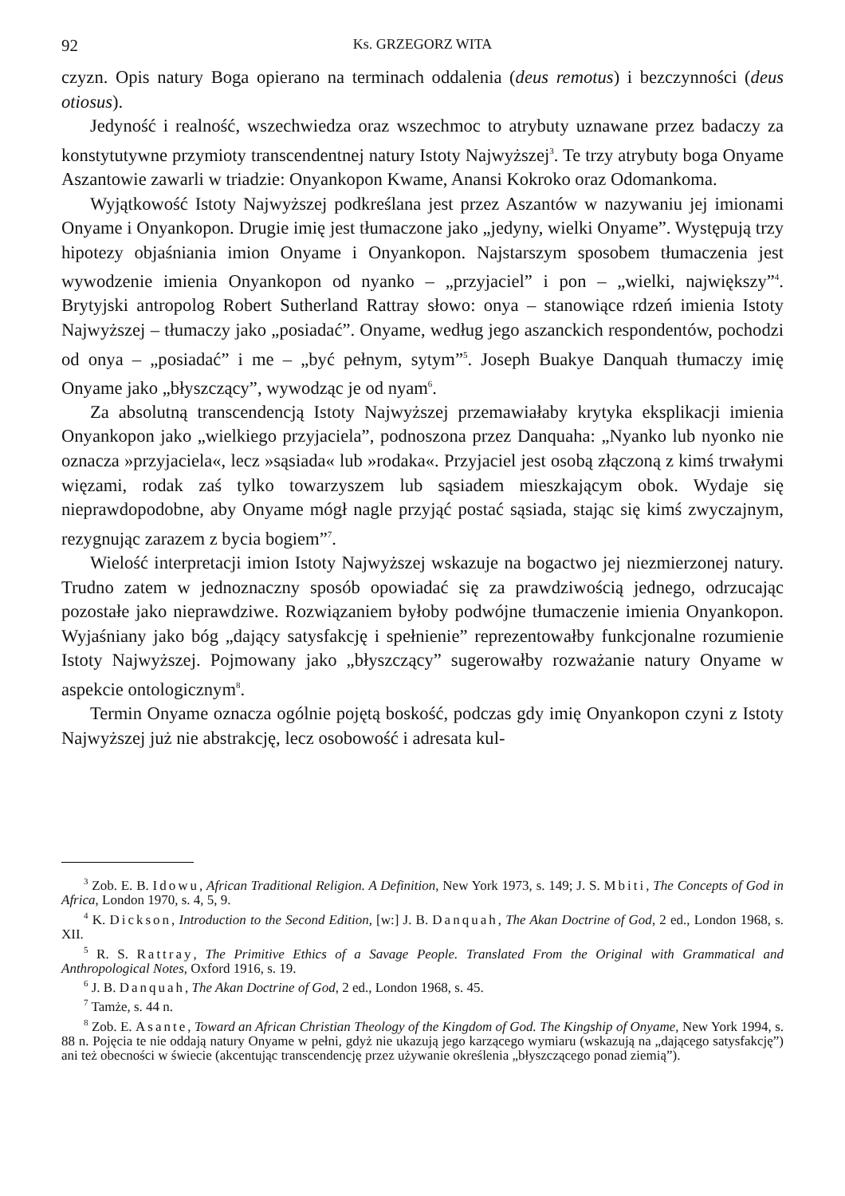92 Ks. GRZEGORZ WITA
czyzn. Opis natury Boga opierano na terminach oddalenia (deus remotus) i bezczynności (deus otiosus).
Jedyność i realność, wszechwiedza oraz wszechmoc to atrybuty uznawane przez badaczy za konstytutywne przymioty transcendentnej natury Istoty Najwyższej<sup>3</sup>. Te trzy atrybuty boga Onyame Aszantowie zawarli w triadzie: Onyankopon Kwame, Anansi Kokroko oraz Odomankoma.
Wyjątkowość Istoty Najwyższej podkreślana jest przez Aszantów w nazywaniu jej imionami Onyame i Onyankopon. Drugie imię jest tłumaczone jako „jedyny, wielki Onyame”. Występują trzy hipotezy objaśniania imion Onyame i Onyankopon. Najstarszym sposobem tłumaczenia jest wywodzenie imienia Onyankopon od nyanko – „przyjaciel” i pon – „wielki, największy”<sup>4</sup>. Brytyjski antropolog Robert Sutherland Rattray słowo: onya – stanowiące rdzeń imienia Istoty Najwyższej – tłumaczy jako „posiadać”. Onyame, według jego aszanckich respondentów, pochodzi od onya – „posiadać” i me – „być pełnym, sytym”<sup>5</sup>. Joseph Buakye Danquah tłumaczy imię Onyame jako „błyszczący”, wywodząc je od nyam<sup>6</sup>.
Za absolutną transcendencją Istoty Najwyższej przemawiałaby krytyka eksplikacji imienia Onyankopon jako „wielkiego przyjaciela”, podnoszona przez Danquaha: „Nyanko lub nyonko nie oznacza »przyjaciela«, lecz »sąsiada« lub »rodaka«. Przyjaciel jest osobą złączoną z kimś trwałymi więzami, rodak zaś tylko towarzyszem lub sąsiadem mieszkającym obok. Wydaje się nieprawdopodobne, aby Onyame mógł nagle przyjąć postać sąsiada, stając się kimś zwyczajnym, rezygnując zarazem z bycia bogiem”<sup>7</sup>.
Wielość interpretacji imion Istoty Najwyższej wskazuje na bogactwo jej niezmierzonej natury. Trudno zatem w jednoznaczny sposób opowiadać się za prawdziwością jednego, odrzucając pozostałe jako nieprawdziwe. Rozwiązaniem byłoby podwójne tłumaczenie imienia Onyankopon. Wyjaśniany jako bóg „dający satysfakcję i spełnienie” reprezentowałby funkcjonalne rozumienie Istoty Najwyższej. Pojmowany jako „błyszczący” sugerowałby rozważanie natury Onyame w aspekcie ontologicznym<sup>8</sup>.
Termin Onyame oznacza ogólnie pojętą boskość, podczas gdy imię Onyankopon czyni z Istoty Najwyższej już nie abstrakcję, lecz osobowość i adresata kul-
<sup>3</sup> Zob. E. B. Idowu, African Traditional Religion. A Definition, New York 1973, s. 149; J. S. Mbiti, The Concepts of God in Africa, London 1970, s. 4, 5, 9.
<sup>4</sup> K. Dickson, Introduction to the Second Edition, [w:] J. B. Danquah, The Akan Doctrine of God, 2 ed., London 1968, s. XII.
<sup>5</sup> R. S. Rattray, The Primitive Ethics of a Savage People. Translated From the Original with Grammatical and Anthropological Notes, Oxford 1916, s. 19.
<sup>6</sup> J. B. Danquah, The Akan Doctrine of God, 2 ed., London 1968, s. 45.
<sup>7</sup> Tamże, s. 44 n.
<sup>8</sup> Zob. E. Asante, Toward an African Christian Theology of the Kingdom of God. The Kingship of Onyame, New York 1994, s. 88 n. Pojęcia te nie oddają natury Onyame w pełni, gdyż nie ukazują jego karzącego wymiaru (wskazują na „dającego satysfakcję”) ani też obecności w świecie (akcentując transcendencję przez używanie określenia „błyszczącego ponad ziemią”).